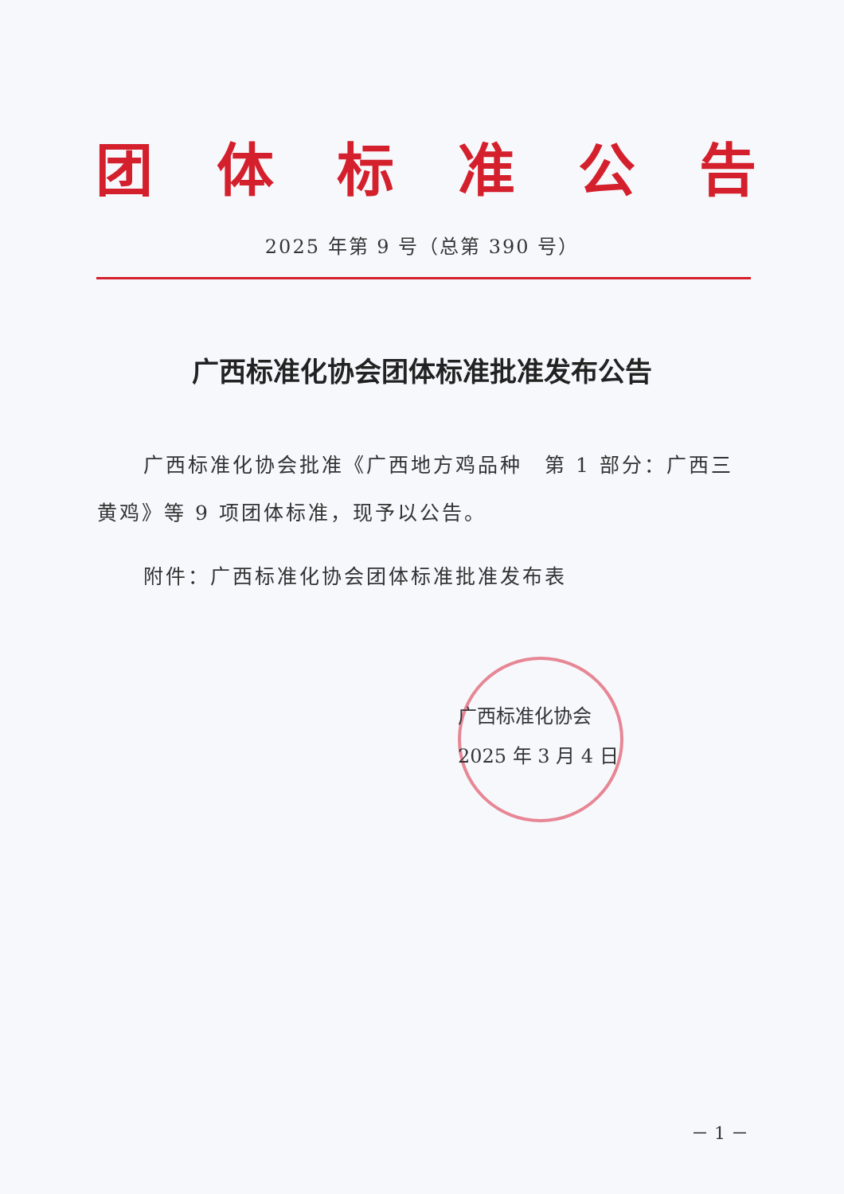团体标准公告
2025 年第 9 号（总第 390 号）
广西标准化协会团体标准批准发布公告
广西标准化协会批准《广西地方鸡品种　第 1 部分：广西三黄鸡》等 9 项团体标准，现予以公告。
附件：广西标准化协会团体标准批准发布表
广西标准化协会
2025 年 3 月 4 日
－ 1 －